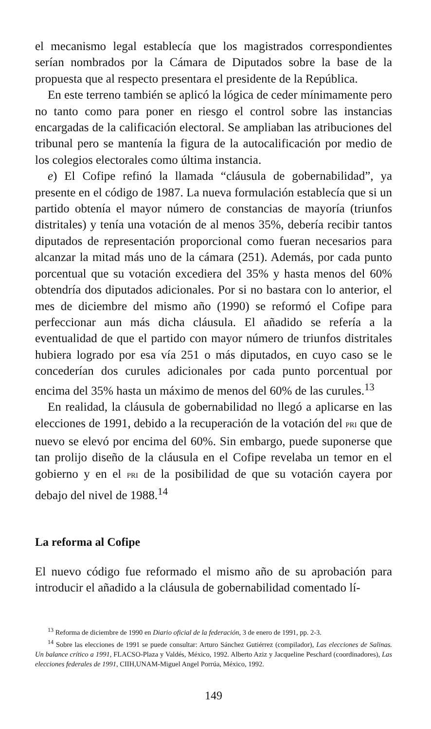el mecanismo legal establecía que los magistrados correspondientes serían nombrados por la Cámara de Diputados sobre la base de la propuesta que al respecto presentara el presidente de la República.
En este terreno también se aplicó la lógica de ceder mínimamente pero no tanto como para poner en riesgo el control sobre las instancias encargadas de la calificación electoral. Se ampliaban las atribuciones del tribunal pero se mantenía la figura de la autocalificación por medio de los colegios electorales como última instancia.
e) El Cofipe refinó la llamada “cláusula de gobernabilidad”, ya presente en el código de 1987. La nueva formulación establecía que si un partido obtenía el mayor número de constancias de mayoría (triunfos distritales) y tenía una votación de al menos 35%, debería recibir tantos diputados de representación proporcional como fueran necesarios para alcanzar la mitad más uno de la cámara (251). Además, por cada punto porcentual que su votación excediera del 35% y hasta menos del 60% obtendría dos diputados adicionales. Por si no bastara con lo anterior, el mes de diciembre del mismo año (1990) se reformó el Cofipe para perfeccionar aun más dicha cláusula. El añadido se refería a la eventualidad de que el partido con mayor número de triunfos distritales hubiera logrado por esa vía 251 o más diputados, en cuyo caso se le concederían dos curules adicionales por cada punto porcentual por encima del 35% hasta un máximo de menos del 60% de las curules.<sup>13</sup>
En realidad, la cláusula de gobernabilidad no llegó a aplicarse en las elecciones de 1991, debido a la recuperación de la votación del PRI que de nuevo se elevó por encima del 60%. Sin embargo, puede suponerse que tan prolijo diseño de la cláusula en el Cofipe revelaba un temor en el gobierno y en el PRI de la posibilidad de que su votación cayera por debajo del nivel de 1988.<sup>14</sup>
La reforma al Cofipe
El nuevo código fue reformado el mismo año de su aprobación para introducir el añadido a la cláusula de gobernabilidad comentado lí-
<sup>13</sup> Reforma de diciembre de 1990 en Diario oficial de la federación, 3 de enero de 1991, pp. 2-3.
<sup>14</sup> Sobre las elecciones de 1991 se puede consultar: Arturo Sánchez Gutiérrez (compilador), Las elecciones de Salinas. Un balance crítico a 1991, FLACSO-Plaza y Valdés, México, 1992. Alberto Aziz y Jacqueline Peschard (coordinadores), Las elecciones federales de 1991, CIIH,UNAM-Miguel Angel Porrúa, México, 1992.
149